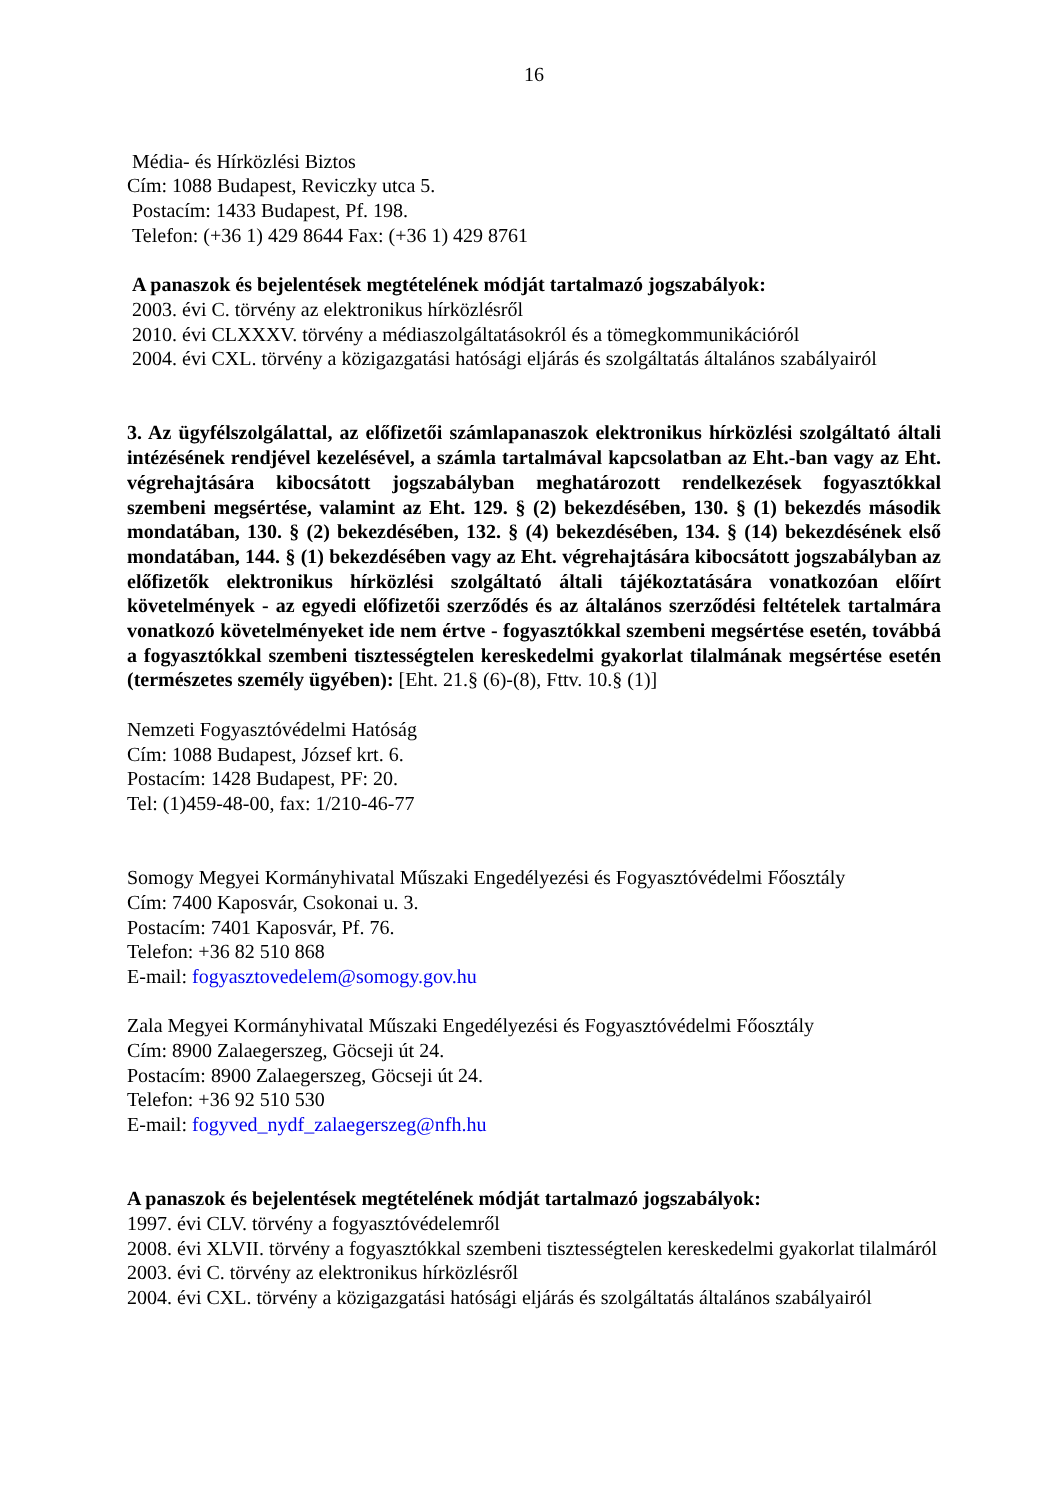16
Média- és Hírközlési Biztos
Cím: 1088 Budapest, Reviczky utca 5.
Postacím: 1433 Budapest, Pf. 198.
Telefon: (+36 1) 429 8644 Fax: (+36 1) 429 8761
A panaszok és bejelentések megtételének módját tartalmazó jogszabályok:
2003. évi C. törvény az elektronikus hírközlésről
2010. évi CLXXXV. törvény a médiaszolgáltatásokról és a tömegkommunikációról
2004. évi CXL. törvény a közigazgatási hatósági eljárás és szolgáltatás általános szabályairól
3. Az ügyfélszolgálattal, az előfizetői számlapanaszok elektronikus hírközlési szolgáltató általi intézésének rendjével kezelésével, a számla tartalmával kapcsolatban az Eht.-ban vagy az Eht. végrehajtására kibocsátott jogszabályban meghatározott rendelkezések fogyasztókkal szembeni megsértése, valamint az Eht. 129. § (2) bekezdésében, 130. § (1) bekezdés második mondatában, 130. § (2) bekezdésében, 132. § (4) bekezdésében, 134. § (14) bekezdésének első mondatában, 144. § (1) bekezdésében vagy az Eht. végrehajtására kibocsátott jogszabályban az előfizetők elektronikus hírközlési szolgáltató általi tájékoztatására vonatkozóan előírt követelmények - az egyedi előfizetői szerződés és az általános szerződési feltételek tartalmára vonatkozó követelményeket ide nem értve - fogyasztókkal szembeni megsértése esetén, továbbá a fogyasztókkal szembeni tisztességtelen kereskedelmi gyakorlat tilalmának megsértése esetén (természetes személy ügyében): [Eht. 21.§ (6)-(8), Fttv. 10.§ (1)]
Nemzeti Fogyasztóvédelmi Hatóság
Cím: 1088 Budapest, József krt. 6.
Postacím: 1428 Budapest, PF: 20.
Tel: (1)459-48-00, fax: 1/210-46-77
Somogy Megyei Kormányhivatal Műszaki Engedélyezési és Fogyasztóvédelmi Főosztály
Cím: 7400 Kaposvár, Csokonai u. 3.
Postacím: 7401 Kaposvár, Pf. 76.
Telefon: +36 82 510 868
E-mail: fogyasztovedelem@somogy.gov.hu
Zala Megyei Kormányhivatal Műszaki Engedélyezési és Fogyasztóvédelmi Főosztály
Cím: 8900 Zalaegerszeg, Göcseji út 24.
Postacím: 8900 Zalaegerszeg, Göcseji út 24.
Telefon: +36 92 510 530
E-mail: fogyved_nydf_zalaegerszeg@nfh.hu
A panaszok és bejelentések megtételének módját tartalmazó jogszabályok:
1997. évi CLV. törvény a fogyasztóvédelemről
2008. évi XLVII. törvény a fogyasztókkal szembeni tisztességtelen kereskedelmi gyakorlat tilalmáról
2003. évi C. törvény az elektronikus hírközlésről
2004. évi CXL. törvény a közigazgatási hatósági eljárás és szolgáltatás általános szabályairól